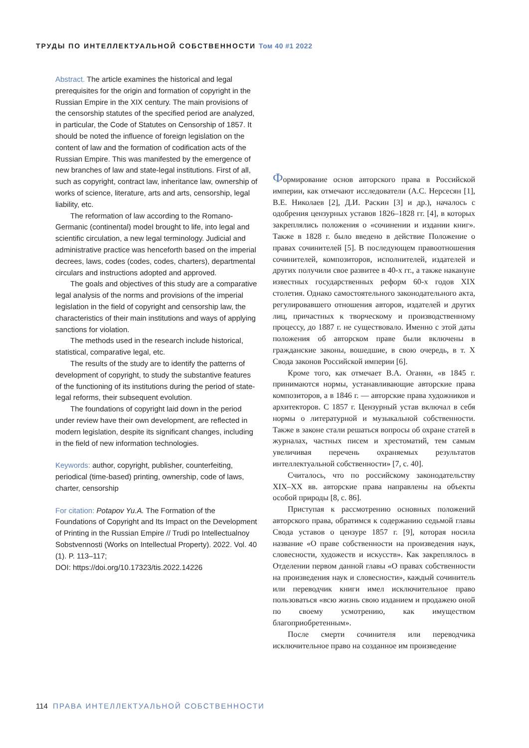ТРУДЫ ПО ИНТЕЛЛЕКТУАЛЬНОЙ СОБСТВЕННОСТИ Том 40 #1 2022
Abstract. The article examines the historical and legal prerequisites for the origin and formation of copyright in the Russian Empire in the XIX century. The main provisions of the censorship statutes of the specified period are analyzed, in particular, the Code of Statutes on Censorship of 1857. It should be noted the influence of foreign legislation on the content of law and the formation of codification acts of the Russian Empire. This was manifested by the emergence of new branches of law and state-legal institutions. First of all, such as copyright, contract law, inheritance law, ownership of works of science, literature, arts and arts, censorship, legal liability, etc.
The reformation of law according to the Romano-Germanic (continental) model brought to life, into legal and scientific circulation, a new legal terminology. Judicial and administrative practice was henceforth based on the imperial decrees, laws, codes (codes, codes, charters), departmental circulars and instructions adopted and approved.
The goals and objectives of this study are a comparative legal analysis of the norms and provisions of the imperial legislation in the field of copyright and censorship law, the characteristics of their main institutions and ways of applying sanctions for violation.
The methods used in the research include historical, statistical, comparative legal, etc.
The results of the study are to identify the patterns of development of copyright, to study the substantive features of the functioning of its institutions during the period of state-legal reforms, their subsequent evolution.
The foundations of copyright laid down in the period under review have their own development, are reflected in modern legislation, despite its significant changes, including in the field of new information technologies.
Keywords: author, copyright, publisher, counterfeiting, periodical (time-based) printing, ownership, code of laws, charter, censorship
For citation: Potapov Yu.A. The Formation of the Foundations of Copyright and Its Impact on the Development of Printing in the Russian Empire // Trudi po Intellectualnoy Sobstvennosti (Works on Intellectual Property). 2022. Vol. 40 (1). P. 113–117;
DOI: https://doi.org/10.17323/tis.2022.14226
Формирование основ авторского права в Российской империи, как отмечают исследователи (А.С. Нерсесян [1], В.Е. Николаев [2], Д.И. Раскин [3] и др.), началось с одобрения цензурных уставов 1826–1828 гг. [4], в которых закреплялись положения о «сочинении и издании книг». Также в 1828 г. было введено в действие Положение о правах сочинителей [5]. В последующем правоотношения сочинителей, композиторов, исполнителей, издателей и других получили свое развитее в 40-х гг., а также накануне известных государственных реформ 60-х годов XIX столетия. Однако самостоятельного законодательного акта, регулировавшего отношения авторов, издателей и других лиц, причастных к творческому и производственному процессу, до 1887 г. не существовало. Именно с этой даты положения об авторском праве были включены в гражданские законы, вошедшие, в свою очередь, в т. X Свода законов Российской империи [6].
Кроме того, как отмечает В.А. Оганян, «в 1845 г. принимаются нормы, устанавливающие авторские права композиторов, а в 1846 г. — авторские права художников и архитекторов. С 1857 г. Цензурный устав включал в себя нормы о литературной и музыкальной собственности. Также в законе стали решаться вопросы об охране статей в журналах, частных писем и хрестоматий, тем самым увеличивая перечень охраняемых результатов интеллектуальной собственности» [7, с. 40].
Считалось, что по российскому законодательству XIX–XX вв. авторские права направлены на объекты особой природы [8, с. 86].
Приступая к рассмотрению основных положений авторского права, обратимся к содержанию седьмой главы Свода уставов о цензуре 1857 г. [9], которая носила название «О праве собственности на произведения наук, словесности, художеств и искусств». Как закреплялось в Отделении первом данной главы «О правах собственности на произведения наук и словесности», каждый сочинитель или переводчик книги имел исключительное право пользоваться «всю жизнь свою изданием и продажею оной по своему усмотрению, как имуществом благоприобретенным».
После смерти сочинителя или переводчика исключительное право на созданное им произведение
114 ПРАВА ИНТЕЛЛЕКТУАЛЬНОЙ СОБСТВЕННОСТИ